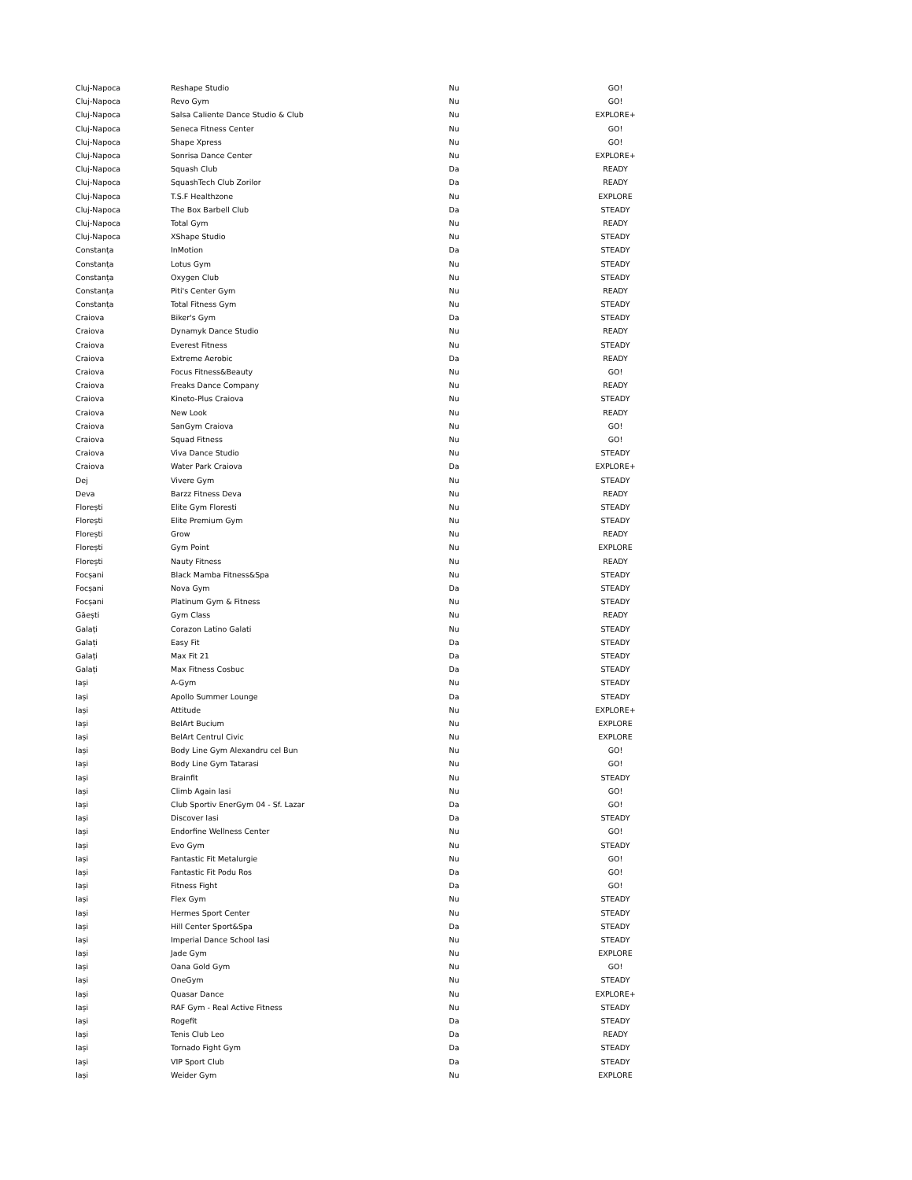| Cluj-Napoca | Reshape Studio | Nu | GO! |
| Cluj-Napoca | Revo Gym | Nu | GO! |
| Cluj-Napoca | Salsa Caliente Dance Studio & Club | Nu | EXPLORE+ |
| Cluj-Napoca | Seneca Fitness Center | Nu | GO! |
| Cluj-Napoca | Shape Xpress | Nu | GO! |
| Cluj-Napoca | Sonrisa Dance Center | Nu | EXPLORE+ |
| Cluj-Napoca | Squash Club | Da | READY |
| Cluj-Napoca | SquashTech Club Zorilor | Da | READY |
| Cluj-Napoca | T.S.F Healthzone | Nu | EXPLORE |
| Cluj-Napoca | The Box Barbell Club | Da | STEADY |
| Cluj-Napoca | Total Gym | Nu | READY |
| Cluj-Napoca | XShape Studio | Nu | STEADY |
| Constanța | InMotion | Da | STEADY |
| Constanța | Lotus Gym | Nu | STEADY |
| Constanța | Oxygen Club | Nu | STEADY |
| Constanța | Piti's Center Gym | Nu | READY |
| Constanța | Total Fitness Gym | Nu | STEADY |
| Craiova | Biker's Gym | Da | STEADY |
| Craiova | Dynamyk Dance Studio | Nu | READY |
| Craiova | Everest Fitness | Nu | STEADY |
| Craiova | Extreme Aerobic | Da | READY |
| Craiova | Focus Fitness&Beauty | Nu | GO! |
| Craiova | Freaks Dance Company | Nu | READY |
| Craiova | Kineto-Plus Craiova | Nu | STEADY |
| Craiova | New Look | Nu | READY |
| Craiova | SanGym Craiova | Nu | GO! |
| Craiova | Squad Fitness | Nu | GO! |
| Craiova | Viva Dance Studio | Nu | STEADY |
| Craiova | Water Park Craiova | Da | EXPLORE+ |
| Dej | Vivere Gym | Nu | STEADY |
| Deva | Barzz Fitness Deva | Nu | READY |
| Florești | Elite Gym Floresti | Nu | STEADY |
| Florești | Elite Premium Gym | Nu | STEADY |
| Florești | Grow | Nu | READY |
| Florești | Gym Point | Nu | EXPLORE |
| Florești | Nauty Fitness | Nu | READY |
| Focșani | Black Mamba Fitness&Spa | Nu | STEADY |
| Focșani | Nova Gym | Da | STEADY |
| Focșani | Platinum Gym & Fitness | Nu | STEADY |
| Găești | Gym Class | Nu | READY |
| Galați | Corazon Latino Galati | Nu | STEADY |
| Galați | Easy Fit | Da | STEADY |
| Galați | Max Fit 21 | Da | STEADY |
| Galați | Max Fitness Cosbuc | Da | STEADY |
| Iași | A-Gym | Nu | STEADY |
| Iași | Apollo Summer Lounge | Da | STEADY |
| Iași | Attitude | Nu | EXPLORE+ |
| Iași | BelArt Bucium | Nu | EXPLORE |
| Iași | BelArt Centrul Civic | Nu | EXPLORE |
| Iași | Body Line Gym Alexandru cel Bun | Nu | GO! |
| Iași | Body Line Gym Tatarasi | Nu | GO! |
| Iași | Brainfit | Nu | STEADY |
| Iași | Climb Again Iasi | Nu | GO! |
| Iași | Club Sportiv EnerGym 04 - Sf. Lazar | Da | GO! |
| Iași | Discover Iasi | Da | STEADY |
| Iași | Endorfine Wellness Center | Nu | GO! |
| Iași | Evo Gym | Nu | STEADY |
| Iași | Fantastic Fit Metalurgie | Nu | GO! |
| Iași | Fantastic Fit Podu Ros | Da | GO! |
| Iași | Fitness Fight | Da | GO! |
| Iași | Flex Gym | Nu | STEADY |
| Iași | Hermes Sport Center | Nu | STEADY |
| Iași | Hill Center Sport&Spa | Da | STEADY |
| Iași | Imperial Dance School Iasi | Nu | STEADY |
| Iași | Jade Gym | Nu | EXPLORE |
| Iași | Oana Gold Gym | Nu | GO! |
| Iași | OneGym | Nu | STEADY |
| Iași | Quasar Dance | Nu | EXPLORE+ |
| Iași | RAF Gym - Real Active Fitness | Nu | STEADY |
| Iași | Rogefit | Da | STEADY |
| Iași | Tenis Club Leo | Da | READY |
| Iași | Tornado Fight Gym | Da | STEADY |
| Iași | VIP Sport Club | Da | STEADY |
| Iași | Weider Gym | Nu | EXPLORE |